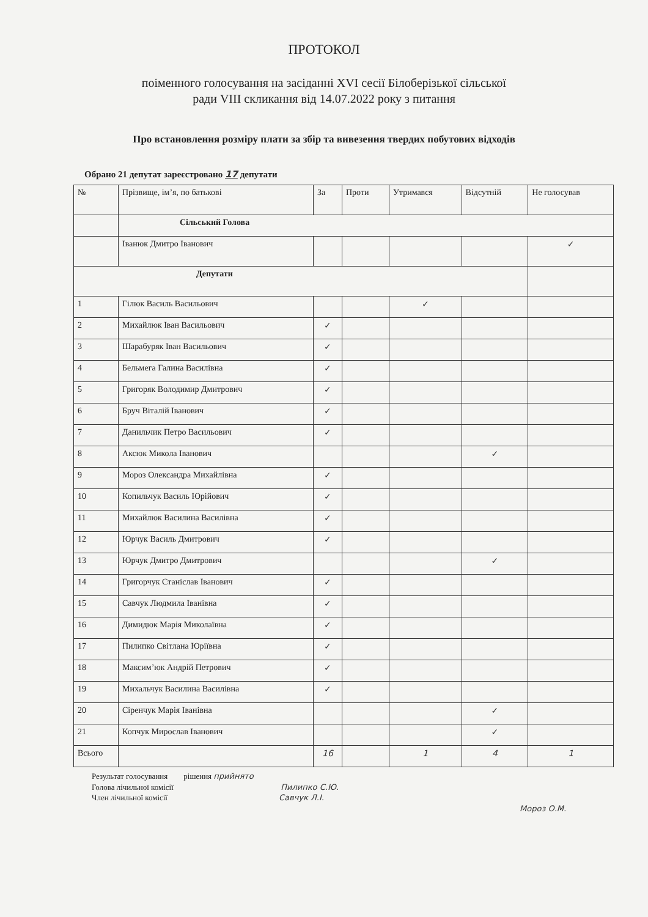ПРОТОКОЛ
поіменного голосування на засіданні XVI сесії Білоберізької сільської
ради VIII скликання від 14.07.2022 року з питання
Про встановлення розміру плати за збір та вивезення твердих побутових відходів
Обрано 21 депутат зареєстровано 17 депутати
| № | Прізвище, ім’я, по батькові | За | Проти | Утримався | Відсутній | Не голосував |
| --- | --- | --- | --- | --- | --- | --- |
| | Сільський Голова | | | | | |
| | Іванюк Дмитро Іванович | | | | | ✓ |
| Депутати | | | | | | |
| 1 | Гілюк Василь Васильович | | | ✓ | | |
| 2 | Михайлюк Іван Васильович | ✓ | | | | |
| 3 | Шарабуряк Іван Васильович | ✓ | | | | |
| 4 | Бельмега Галина Василівна | ✓ | | | | |
| 5 | Григоряк Володимир Дмитрович | ✓ | | | | |
| 6 | Бруч Віталій Іванович | ✓ | | | | |
| 7 | Данильчик Петро Васильович | ✓ | | | | |
| 8 | Аксюк Микола Іванович | | | | ✓ | |
| 9 | Мороз Олександра Михайлівна | ✓ | | | | |
| 10 | Копильчук Василь Юрійович | ✓ | | | | |
| 11 | Михайлюк Василина Василівна | ✓ | | | | |
| 12 | Юрчук Василь Дмитрович | ✓ | | | | |
| 13 | Юрчук Дмитро Дмитрович | | | | ✓ | |
| 14 | Григорчук Станіслав Іванович | ✓ | | | | |
| 15 | Савчук Людмила Іванівна | ✓ | | | | |
| 16 | Димидюк Марія Миколаївна | ✓ | | | | |
| 17 | Пилипко Світлана Юріївна | ✓ | | | | |
| 18 | Максим’юк Андрій Петрович | ✓ | | | | |
| 19 | Михальчук Василина Василівна | ✓ | | | | |
| 20 | Сіренчук Марія Іванівна | | | | ✓ | |
| 21 | Копчук Мирослав Іванович | | | | ✓ | |
| Всього | | 16 | | 1 | 4 | 1 |
Результат голосування рішення прийнято
Голова лічильної комісії Пилипко С.Ю.
Член лічильної комісії Савчук Л.І.
Мороз О.М.